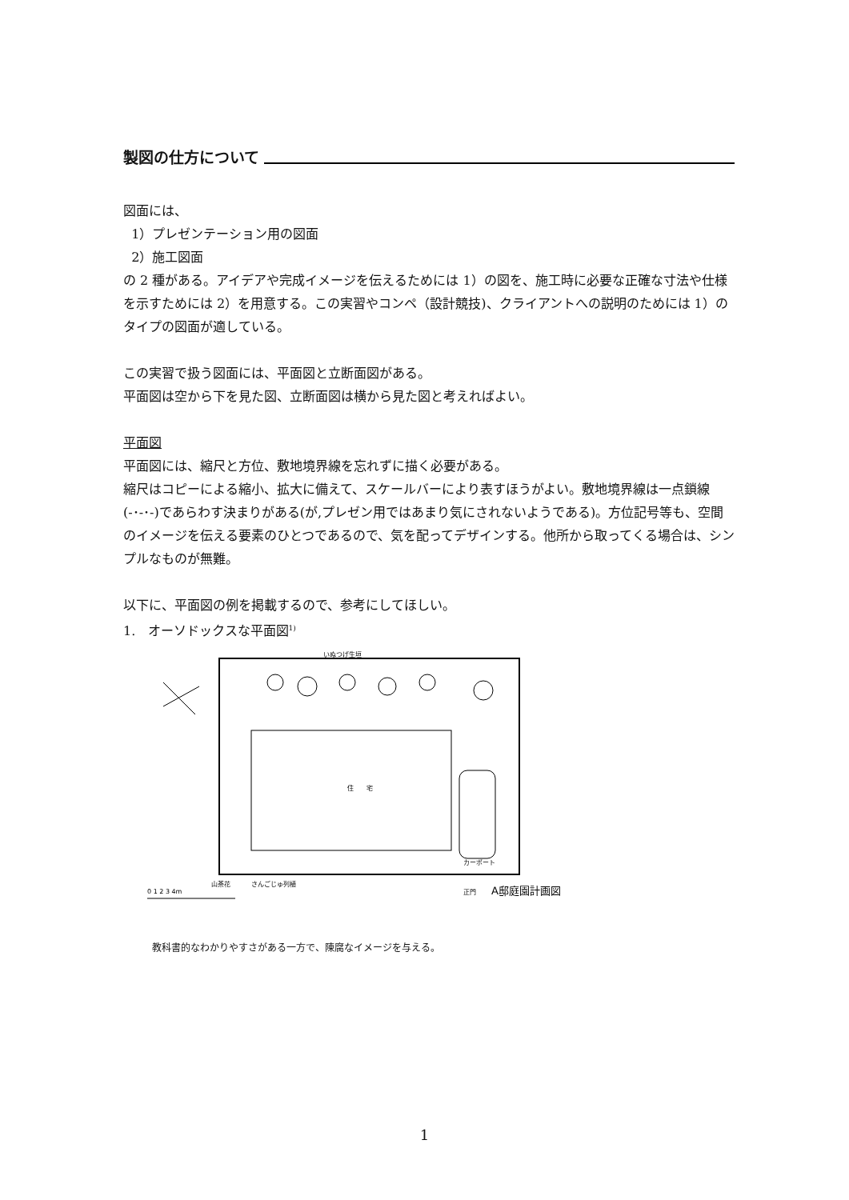製図の仕方について
図面には、
1）プレゼンテーション用の図面
2）施工図面
の 2 種がある。アイデアや完成イメージを伝えるためには 1）の図を、施工時に必要な正確な寸法や仕様を示すためには 2）を用意する。この実習やコンペ（設計競技)、クライアントへの説明のためには 1）のタイプの図面が適している。
この実習で扱う図面には、平面図と立断面図がある。
平面図は空から下を見た図、立断面図は横から見た図と考えればよい。
平面図
平面図には、縮尺と方位、敷地境界線を忘れずに描く必要がある。
縮尺はコピーによる縮小、拡大に備えて、スケールバーにより表すほうがよい。敷地境界線は一点鎖線(-･-･-)であらわす決まりがある(が,プレゼン用ではあまり気にされないようである)。方位記号等も、空間のイメージを伝える要素のひとつであるので、気を配ってデザインする。他所から取ってくる場合は、シンプルなものが無難。
以下に、平面図の例を掲載するので、参考にしてほしい。
1. オーソドックスな平面図<sup>1)</sup>
いぬつげ生垣
住　　宅
A邸庭園計画図
山茶花
さんごじゅ列植
正門
カーポート
0 1 2 3 4m
教科書的なわかりやすさがある一方で、陳腐なイメージを与える。
1